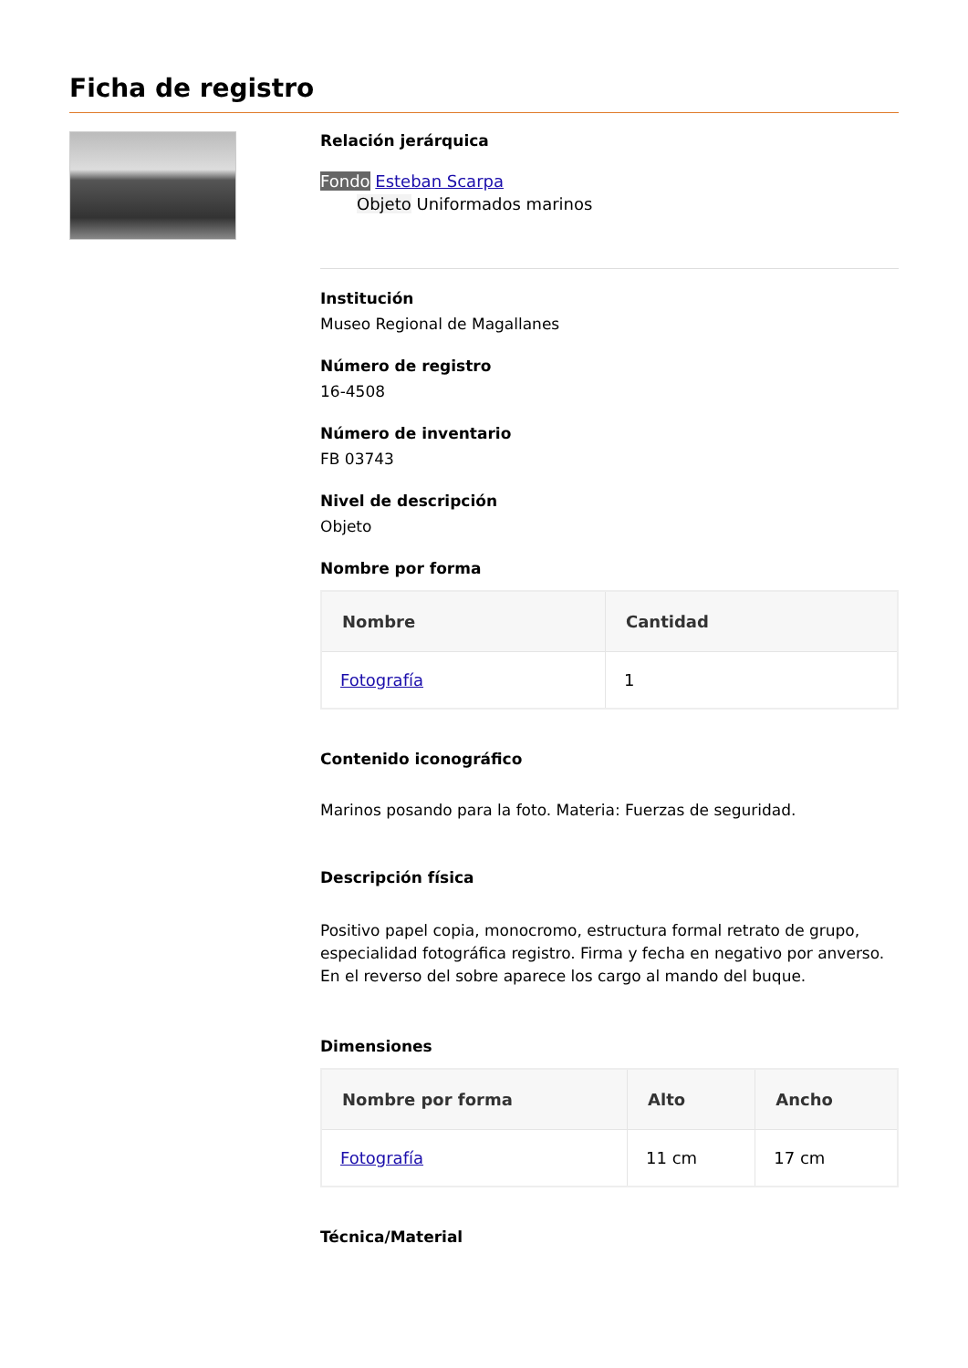Ficha de registro
Relación jerárquica
Fondo Esteban Scarpa
Objeto Uniformados marinos
Institución
Museo Regional de Magallanes
Número de registro
16-4508
Número de inventario
FB 03743
Nivel de descripción
Objeto
Nombre por forma
| Nombre | Cantidad |
| --- | --- |
| Fotografía | 1 |
Contenido iconográfico
Marinos posando para la foto. Materia: Fuerzas de seguridad.
Descripción física
Positivo papel copia, monocromo, estructura formal retrato de grupo, especialidad fotográfica registro. Firma y fecha en negativo por anverso. En el reverso del sobre aparece los cargo al mando del buque.
Dimensiones
| Nombre por forma | Alto | Ancho |
| --- | --- | --- |
| Fotografía | 11 cm | 17 cm |
Técnica/Material